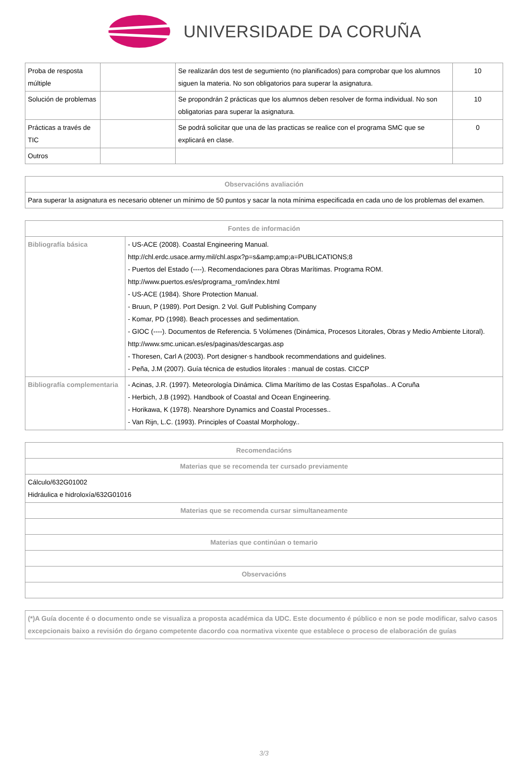UNIVERSIDADE DA CORUÑA
| Proba de resposta múltiple | | Se realizarán dos test de segumiento (no planificados) para comprobar que los alumnos siguen la materia. No son obligatorios para superar la asignatura. | 10 |
| Solución de problemas | | Se propondrán 2 prácticas que los alumnos deben resolver de forma individual. No son obligatorias para superar la asignatura. | 10 |
| Prácticas a través de TIC | | Se podrá solicitar que una de las practicas se realice con el programa SMC que se explicará en clase. | 0 |
| Outros | | | |
| Observacións avaliación |
| --- |
| Para superar la asignatura es necesario obtener un mínimo de 50 puntos y sacar la nota mínima especificada en cada uno de los problemas del examen. |
| Fontes de información | |
| --- | --- |
| Bibliografía básica | - US-ACE (2008). Coastal Engineering Manual. http://chl.erdc.usace.army.mil/chl.aspx?p=s&amp;amp;a=PUBLICATIONS;8 - Puertos del Estado (----). Recomendaciones para Obras Marítimas. Programa ROM. http://www.puertos.es/es/programa_rom/index.html - US-ACE (1984). Shore Protection Manual. - Bruun, P (1989). Port Design. 2 Vol. Gulf Publishing Company - Komar, PD (1998). Beach processes and sedimentation. - GIOC (----). Documentos de Referencia. 5 Volúmenes (Dinámica, Procesos Litorales, Obras y Medio Ambiente Litoral). http://www.smc.unican.es/es/paginas/descargas.asp - Thoresen, Carl A (2003). Port designer·s handbook recommendations and guidelines. - Peña, J.M (2007). Guía técnica de estudios litorales : manual de costas. CICCP |
| Bibliografía complementaria | - Acinas, J.R. (1997). Meteorología Dinámica. Clima Marítimo de las Costas Españolas.. A Coruña - Herbich, J.B (1992). Handbook of Coastal and Ocean Engineering. - Horikawa, K (1978). Nearshore Dynamics and Coastal Processes.. - Van Rijn, L.C. (1993). Principles of Coastal Morphology.. |
| Recomendacións |
| --- |
| Materias que se recomenda ter cursado previamente |
| Cálculo/632G01002 Hidráulica e hidroloxía/632G01016 |
| Materias que se recomenda cursar simultaneamente |
| Materias que continúan o temario |
| Observacións |
| (*)A Guía docente é o documento onde se visualiza a proposta académica da UDC. Este documento é público e non se pode modificar, salvo casos excepcionais baixo a revisión do órgano competente dacordo coa normativa vixente que establece o proceso de elaboración de guías |
3/3